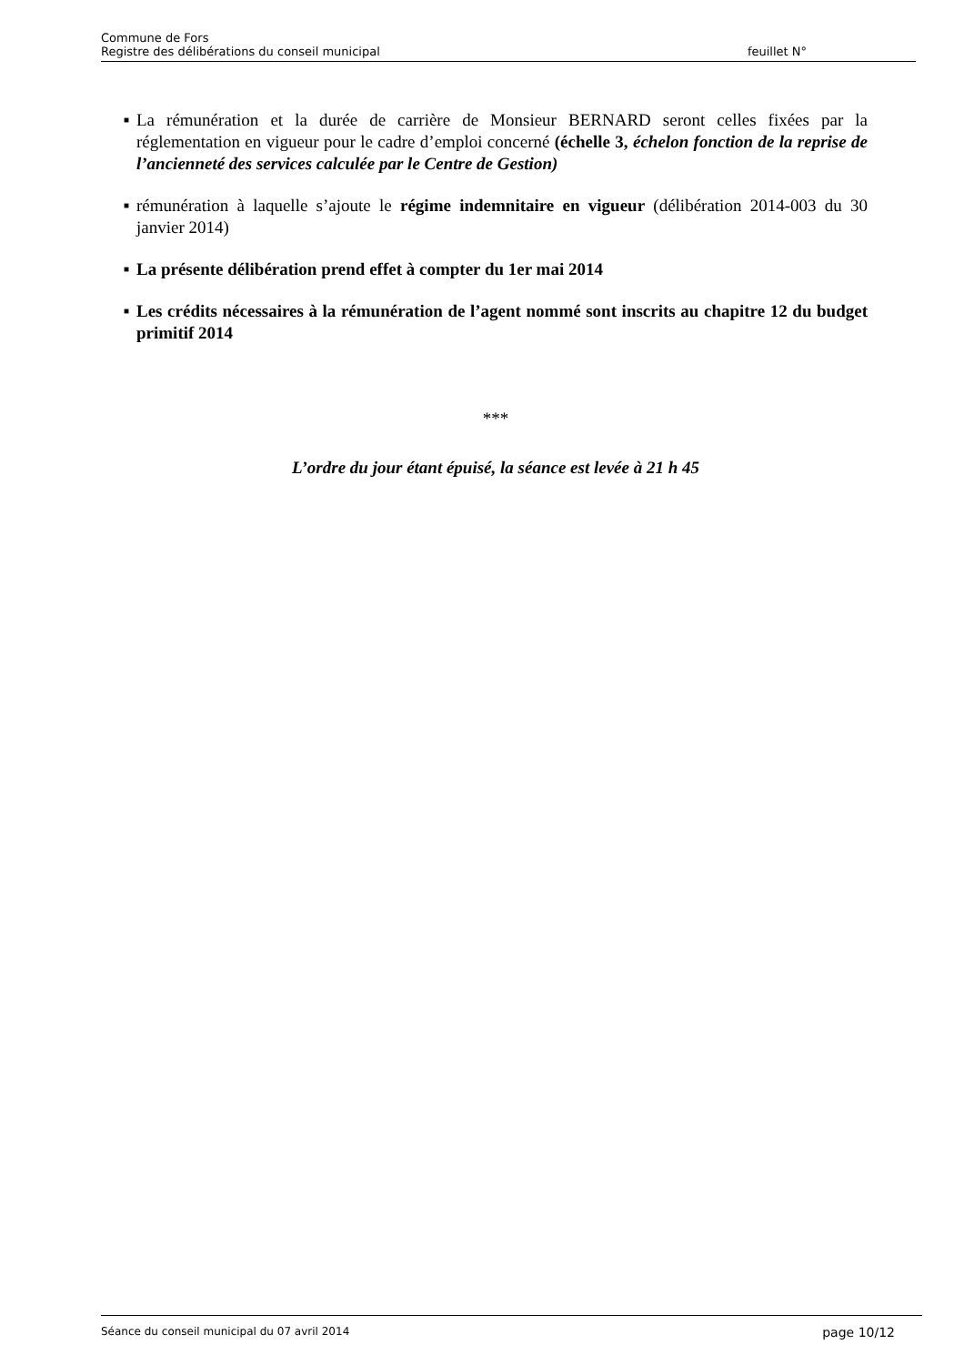Commune de Fors
Registre des délibérations du conseil municipal feuillet N°
■ La rémunération et la durée de carrière de Monsieur BERNARD seront celles fixées par la réglementation en vigueur pour le cadre d’emploi concerné (échelle 3, échelon fonction de la reprise de l’ancienneté des services calculée par le Centre de Gestion)
■ rémunération à laquelle s’ajoute le régime indemnitaire en vigueur (délibération 2014-003 du 30 janvier 2014)
■ La présente délibération prend effet à compter du 1er mai 2014
■ Les crédits nécessaires à la rémunération de l’agent nommé sont inscrits au chapitre 12 du budget primitif 2014
***
L’ordre du jour étant épuisé, la séance est levée à 21 h 45
Séance du conseil municipal du 07 avril 2014 page 10/12